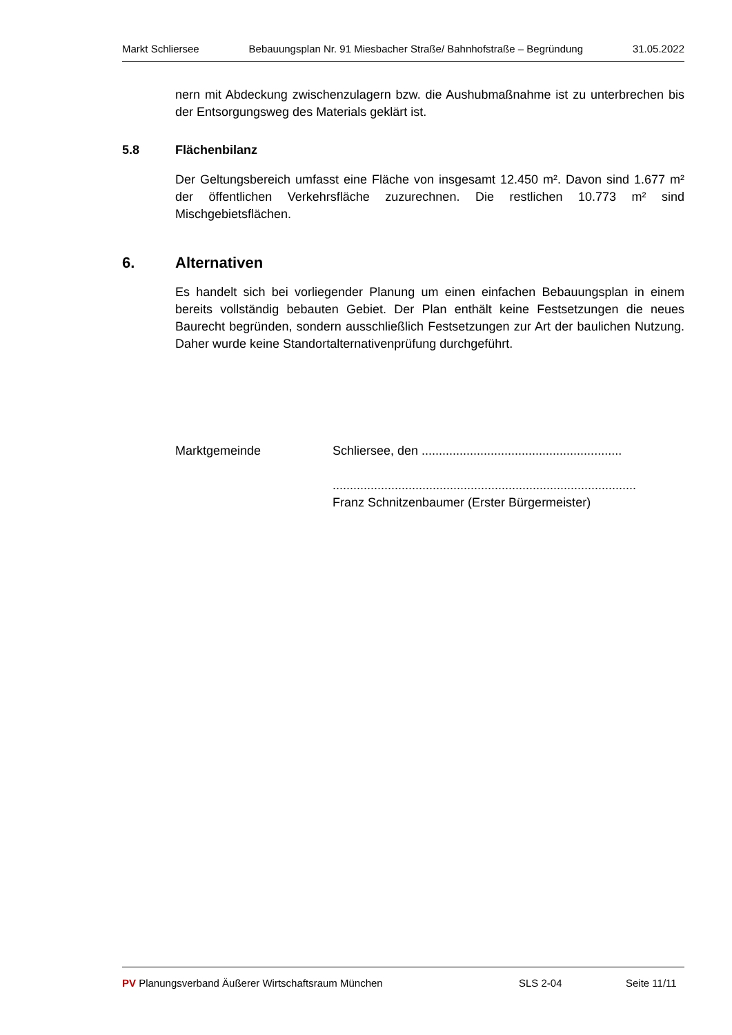Markt Schliersee Bebauungsplan Nr. 91 Miesbacher Straße/ Bahnhofstraße – Begründung 31.05.2022
nern mit Abdeckung zwischenzulagern bzw. die Aushubmaßnahme ist zu unterbrechen bis der Entsorgungsweg des Materials geklärt ist.
5.8 Flächenbilanz
Der Geltungsbereich umfasst eine Fläche von insgesamt 12.450 m². Davon sind 1.677 m² der öffentlichen Verkehrsfläche zuzurechnen. Die restlichen 10.773 m² sind Mischgebietsflächen.
6. Alternativen
Es handelt sich bei vorliegender Planung um einen einfachen Bebauungsplan in einem bereits vollständig bebauten Gebiet. Der Plan enthält keine Festsetzungen die neues Baurecht begründen, sondern ausschließlich Festsetzungen zur Art der baulichen Nutzung. Daher wurde keine Standortalternativenprüfung durchgeführt.
Marktgemeinde Schliersee, den ..........................................................
........................................................................................
Franz Schnitzenbaumer (Erster Bürgermeister)
PV Planungsverband Äußerer Wirtschaftsraum München SLS 2-04 Seite 11/11